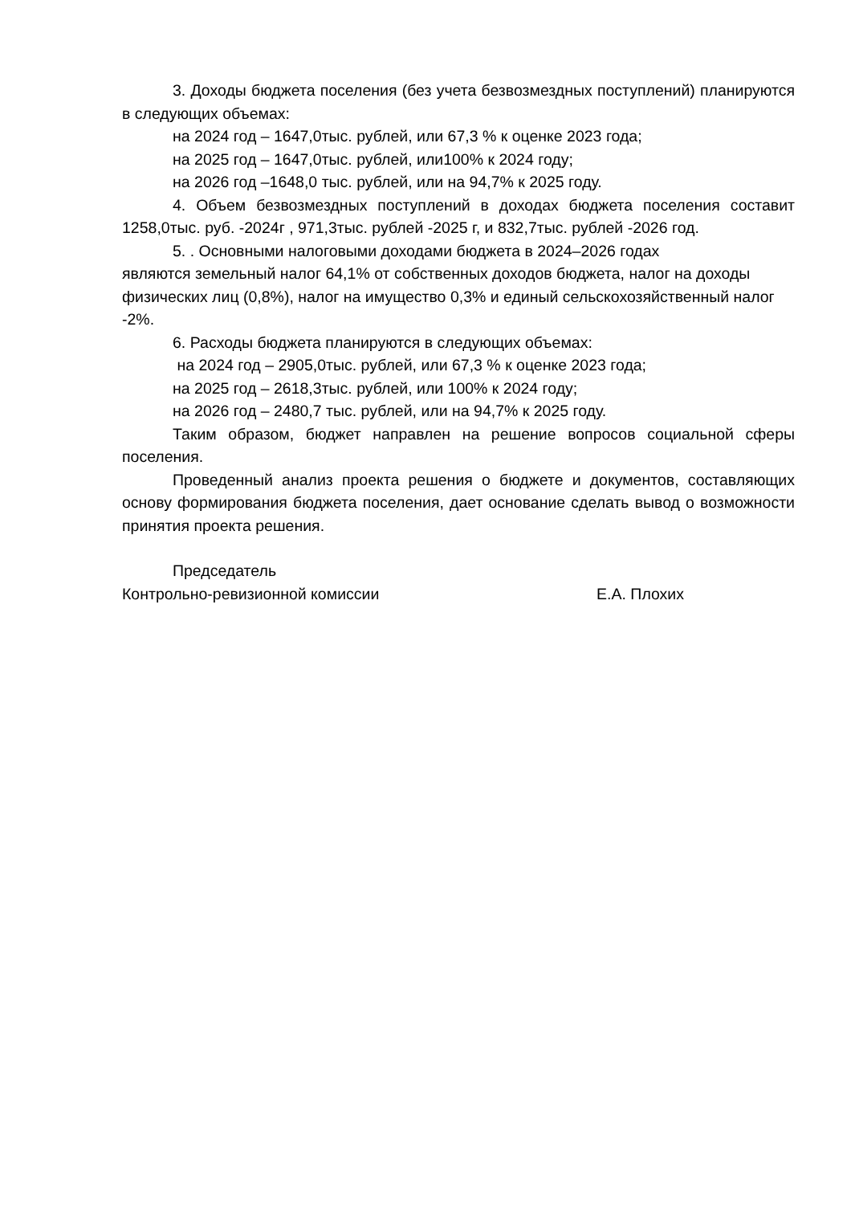3. Доходы бюджета поселения (без учета безвозмездных поступлений) планируются в следующих объемах:
на 2024 год – 1647,0тыс. рублей, или 67,3 % к оценке 2023 года;
на 2025 год – 1647,0тыс. рублей, или100% к 2024 году;
на 2026 год –1648,0 тыс. рублей, или на 94,7% к 2025 году.
4. Объем безвозмездных поступлений в доходах бюджета поселения составит 1258,0тыс. руб. -2024г , 971,3тыс. рублей -2025 г, и 832,7тыс. рублей -2026 год.
5. . Основными налоговыми доходами бюджета в 2024–2026 годах
являются земельный налог 64,1% от собственных доходов бюджета, налог на доходы физических лиц (0,8%), налог на имущество 0,3% и единый сельскохозяйственный налог -2%.
6. Расходы бюджета планируются в следующих объемах:
на 2024 год – 2905,0тыс. рублей, или 67,3 % к оценке 2023 года;
на 2025 год – 2618,3тыс. рублей, или 100% к 2024 году;
на 2026 год – 2480,7 тыс. рублей, или на 94,7% к 2025 году.
Таким образом, бюджет направлен на решение вопросов социальной сферы поселения.
Проведенный анализ проекта решения о бюджете и документов, составляющих основу формирования бюджета поселения, дает основание сделать вывод о возможности принятия проекта решения.
Председатель
Контрольно-ревизионной комиссии Е.А. Плохих